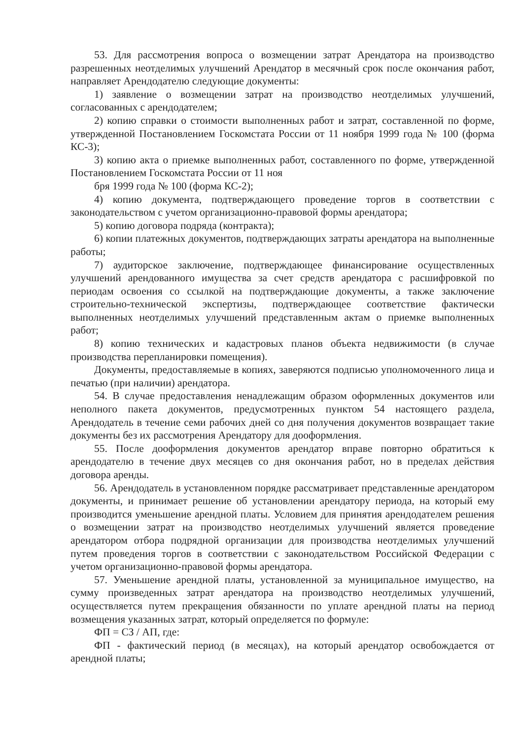53. Для рассмотрения вопроса о возмещении затрат Арендатора на производство разрешенных неотделимых улучшений Арендатор в месячный срок после окончания работ, направляет Арендодателю следующие документы:
1) заявление о возмещении затрат на производство неотделимых улучшений, согласованных с арендодателем;
2) копию справки о стоимости выполненных работ и затрат, составленной по форме, утвержденной Постановлением Госкомстата России от 11 ноября 1999 года № 100 (форма КС-3);
3) копию акта о приемке выполненных работ, составленного по форме, утвержденной Постановлением Госкомстата России от 11 ноя
бря 1999 года № 100 (форма КС-2);
4) копию документа, подтверждающего проведение торгов в соответствии с законодательством с учетом организационно-правовой формы арендатора;
5) копию договора подряда (контракта);
6) копии платежных документов, подтверждающих затраты арендатора на выполненные работы;
7) аудиторское заключение, подтверждающее финансирование осуществленных улучшений арендованного имущества за счет средств арендатора с расшифровкой по периодам освоения со ссылкой на подтверждающие документы, а также заключение строительно-технической экспертизы, подтверждающее соответствие фактически выполненных неотделимых улучшений представленным актам о приемке выполненных работ;
8) копию технических и кадастровых планов объекта недвижимости (в случае производства перепланировки помещения).
Документы, предоставляемые в копиях, заверяются подписью уполномоченного лица и печатью (при наличии) арендатора.
54. В случае предоставления ненадлежащим образом оформленных документов или неполного пакета документов, предусмотренных пунктом 54 настоящего раздела, Арендодатель в течение семи рабочих дней со дня получения документов возвращает такие документы без их рассмотрения Арендатору для дооформления.
55. После дооформления документов арендатор вправе повторно обратиться к арендодателю в течение двух месяцев со дня окончания работ, но в пределах действия договора аренды.
56. Арендодатель в установленном порядке рассматривает представленные арендатором документы, и принимает решение об установлении арендатору периода, на который ему производится уменьшение арендной платы. Условием для принятия арендодателем решения о возмещении затрат на производство неотделимых улучшений является проведение арендатором отбора подрядной организации для производства неотделимых улучшений путем проведения торгов в соответствии с законодательством Российской Федерации с учетом организационно-правовой формы арендатора.
57. Уменьшение арендной платы, установленной за муниципальное имущество, на сумму произведенных затрат арендатора на производство неотделимых улучшений, осуществляется путем прекращения обязанности по уплате арендной платы на период возмещения указанных затрат, который определяется по формуле:
ФП = СЗ / АП, где:
ФП - фактический период (в месяцах), на который арендатор освобождается от арендной платы;